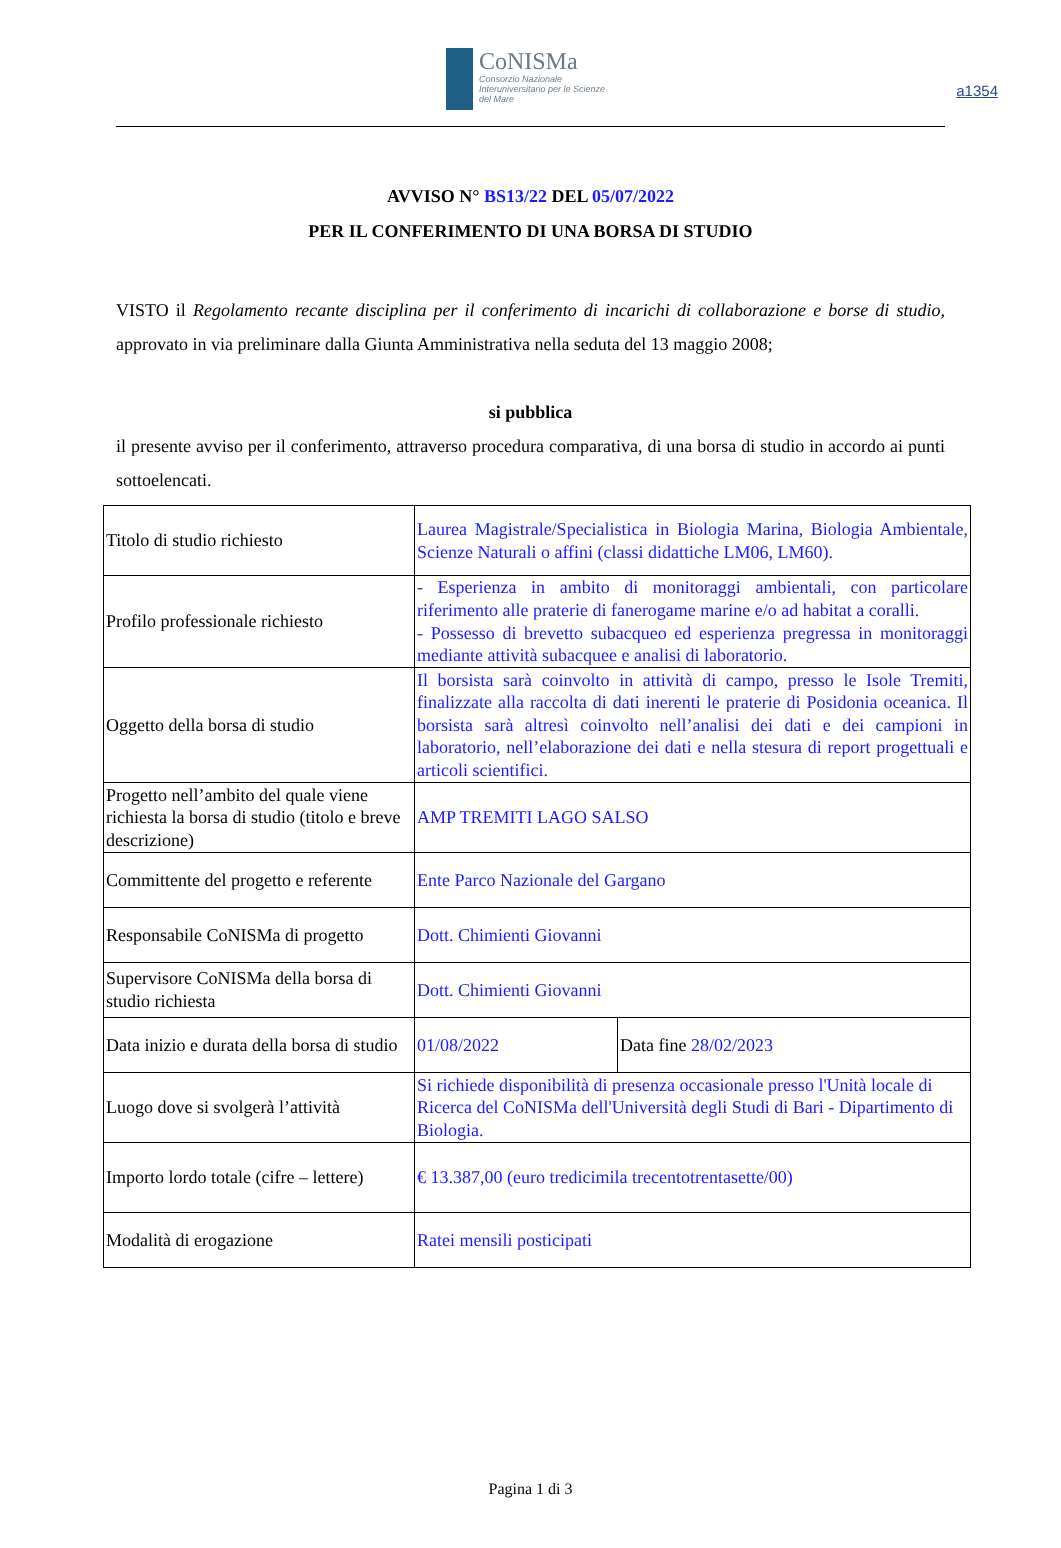a1354
CoNISMa
Consorzio Nazionale Interuniversitario per le Scienze del Mare
AVVISO N° BS13/22 DEL 05/07/2022
PER IL CONFERIMENTO DI UNA BORSA DI STUDIO
VISTO il Regolamento recante disciplina per il conferimento di incarichi di collaborazione e borse di studio, approvato in via preliminare dalla Giunta Amministrativa nella seduta del 13 maggio 2008;
si pubblica
il presente avviso per il conferimento, attraverso procedura comparativa, di una borsa di studio in accordo ai punti sottoelencati.
| Titolo di studio richiesto | Laurea Magistrale/Specialistica in Biologia Marina, Biologia Ambientale, Scienze Naturali o affini (classi didattiche LM06, LM60). | |
| Profilo professionale richiesto | - Esperienza in ambito di monitoraggi ambientali, con particolare riferimento alle praterie di fanerogame marine e/o ad habitat a coralli. - Possesso di brevetto subacqueo ed esperienza pregressa in monitoraggi mediante attività subacquee e analisi di laboratorio. | |
| Oggetto della borsa di studio | Il borsista sarà coinvolto in attività di campo, presso le Isole Tremiti, finalizzate alla raccolta di dati inerenti le praterie di Posidonia oceanica. Il borsista sarà altresì coinvolto nell’analisi dei dati e dei campioni in laboratorio, nell’elaborazione dei dati e nella stesura di report progettuali e articoli scientifici. | |
| Progetto nell’ambito del quale viene richiesta la borsa di studio (titolo e breve descrizione) | AMP TREMITI LAGO SALSO | |
| Committente del progetto e referente | Ente Parco Nazionale del Gargano | |
| Responsabile CoNISMa di progetto | Dott. Chimienti Giovanni | |
| Supervisore CoNISMa della borsa di studio richiesta | Dott. Chimienti Giovanni | |
| Data inizio e durata della borsa di studio | 01/08/2022 | Data fine 28/02/2023 |
| Luogo dove si svolgerà l’attività | Si richiede disponibilità di presenza occasionale presso l'Unità locale di Ricerca del CoNISMa dell'Università degli Studi di Bari - Dipartimento di Biologia. | |
| Importo lordo totale (cifre – lettere) | € 13.387,00 (euro tredicimila trecentotrentasette/00) | |
| Modalità di erogazione | Ratei mensili posticipati | |
Pagina 1 di 3